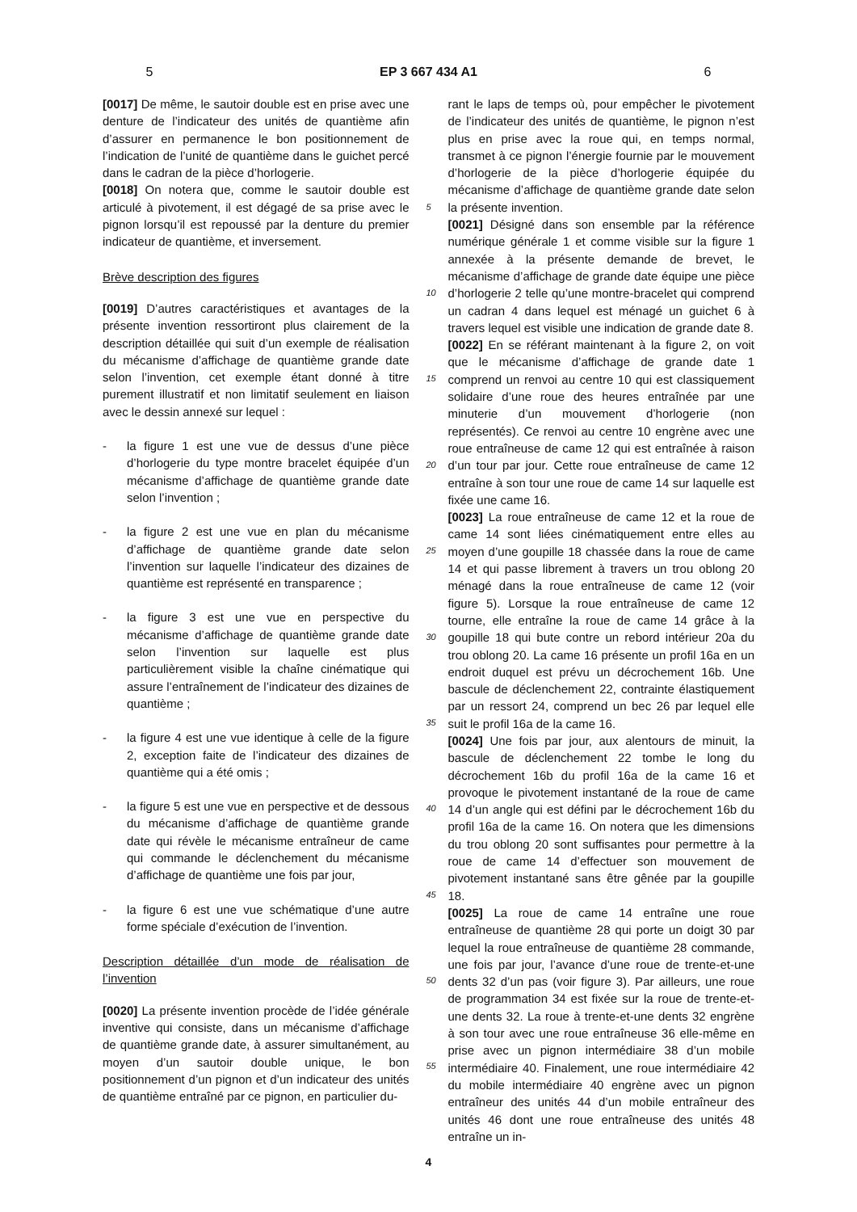5 EP 3 667 434 A1 6
[0017] De même, le sautoir double est en prise avec une denture de l’indicateur des unités de quantième afin d’assurer en permanence le bon positionnement de l’indication de l’unité de quantième dans le guichet percé dans le cadran de la pièce d’horlogerie.
[0018] On notera que, comme le sautoir double est articulé à pivotement, il est dégagé de sa prise avec le pignon lorsqu’il est repoussé par la denture du premier indicateur de quantième, et inversement.
Brève description des figures
[0019] D’autres caractéristiques et avantages de la présente invention ressortiront plus clairement de la description détaillée qui suit d’un exemple de réalisation du mécanisme d’affichage de quantième grande date selon l’invention, cet exemple étant donné à titre purement illustratif et non limitatif seulement en liaison avec le dessin annexé sur lequel :
- la figure 1 est une vue de dessus d’une pièce d’horlogerie du type montre bracelet équipée d’un mécanisme d’affichage de quantième grande date selon l’invention ;
- la figure 2 est une vue en plan du mécanisme d’affichage de quantième grande date selon l’invention sur laquelle l’indicateur des dizaines de quantième est représenté en transparence ;
- la figure 3 est une vue en perspective du mécanisme d’affichage de quantième grande date selon l’invention sur laquelle est plus particulièrement visible la chaîne cinématique qui assure l’entraînement de l’indicateur des dizaines de quantième ;
- la figure 4 est une vue identique à celle de la figure 2, exception faite de l’indicateur des dizaines de quantième qui a été omis ;
- la figure 5 est une vue en perspective et de dessous du mécanisme d’affichage de quantième grande date qui révèle le mécanisme entraîneur de came qui commande le déclenchement du mécanisme d’affichage de quantième une fois par jour,
- la figure 6 est une vue schématique d’une autre forme spéciale d’exécution de l’invention.
Description détaillée d’un mode de réalisation de l’invention
[0020] La présente invention procède de l’idée générale inventive qui consiste, dans un mécanisme d’affichage de quantième grande date, à assurer simultanément, au moyen d’un sautoir double unique, le bon positionnement d’un pignon et d’un indicateur des unités de quantième entraîné par ce pignon, en particulier du-
5
10
15
20
25
30
35
40
45
50
55
rant le laps de temps où, pour empêcher le pivotement de l’indicateur des unités de quantième, le pignon n’est plus en prise avec la roue qui, en temps normal, transmet à ce pignon l’énergie fournie par le mouvement d’horlogerie de la pièce d’horlogerie équipée du mécanisme d’affichage de quantième grande date selon la présente invention.
[0021] Désigné dans son ensemble par la référence numérique générale 1 et comme visible sur la figure 1 annexée à la présente demande de brevet, le mécanisme d’affichage de grande date équipe une pièce d’horlogerie 2 telle qu’une montre-bracelet qui comprend un cadran 4 dans lequel est ménagé un guichet 6 à travers lequel est visible une indication de grande date 8.
[0022] En se référant maintenant à la figure 2, on voit que le mécanisme d’affichage de grande date 1 comprend un renvoi au centre 10 qui est classiquement solidaire d’une roue des heures entraînée par une minuterie d’un mouvement d’horlogerie (non représentés). Ce renvoi au centre 10 engrène avec une roue entraîneuse de came 12 qui est entraînée à raison d’un tour par jour. Cette roue entraîneuse de came 12 entraîne à son tour une roue de came 14 sur laquelle est fixée une came 16.
[0023] La roue entraîneuse de came 12 et la roue de came 14 sont liées cinématiquement entre elles au moyen d’une goupille 18 chassée dans la roue de came 14 et qui passe librement à travers un trou oblong 20 ménagé dans la roue entraîneuse de came 12 (voir figure 5). Lorsque la roue entraîneuse de came 12 tourne, elle entraîne la roue de came 14 grâce à la goupille 18 qui bute contre un rebord intérieur 20a du trou oblong 20. La came 16 présente un profil 16a en un endroit duquel est prévu un décrochement 16b. Une bascule de déclenchement 22, contrainte élastiquement par un ressort 24, comprend un bec 26 par lequel elle suit le profil 16a de la came 16.
[0024] Une fois par jour, aux alentours de minuit, la bascule de déclenchement 22 tombe le long du décrochement 16b du profil 16a de la came 16 et provoque le pivotement instantané de la roue de came 14 d’un angle qui est défini par le décrochement 16b du profil 16a de la came 16. On notera que les dimensions du trou oblong 20 sont suffisantes pour permettre à la roue de came 14 d’effectuer son mouvement de pivotement instantané sans être gênée par la goupille 18.
[0025] La roue de came 14 entraîne une roue entraîneuse de quantième 28 qui porte un doigt 30 par lequel la roue entraîneuse de quantième 28 commande, une fois par jour, l’avance d’une roue de trente-et-une dents 32 d’un pas (voir figure 3). Par ailleurs, une roue de programmation 34 est fixée sur la roue de trente-et-une dents 32. La roue à trente-et-une dents 32 engrène à son tour avec une roue entraîneuse 36 elle-même en prise avec un pignon intermédiaire 38 d’un mobile intermédiaire 40. Finalement, une roue intermédiaire 42 du mobile intermédiaire 40 engrène avec un pignon entraîneur des unités 44 d’un mobile entraîneur des unités 46 dont une roue entraîneuse des unités 48 entraîne un in-
4